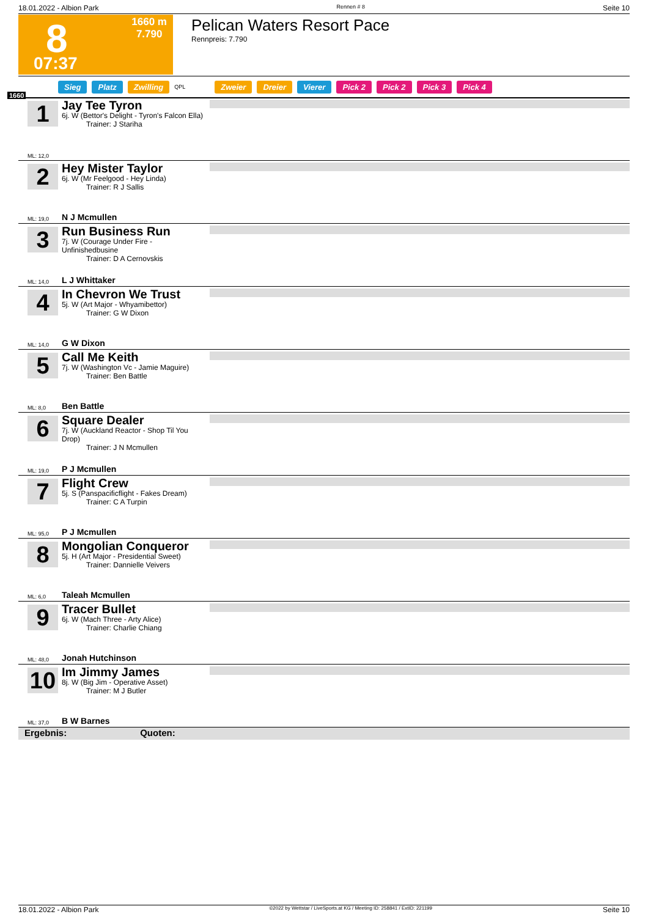18.01.2022 - Albion Park Rennen # 8 Seite 10
8
1660 m
7.790
07:37
Pelican Waters Resort Pace
Rennpreis: 7.790
Sieg Platz Zwilling QPL Zweier Dreier Vierer Pick 2 Pick 2 Pick 3 Pick 4
1660
1
Jay Tee Tyron
6j. W (Bettor's Delight - Tyron's Falcon Ella)
Trainer: J Stariha
ML: 12,0
2
Hey Mister Taylor
6j. W (Mr Feelgood - Hey Linda)
Trainer: R J Sallis
ML: 19,0 N J Mcmullen
3
Run Business Run
7j. W (Courage Under Fire - Unfinishedbusine
Trainer: D A Cernovskis
ML: 14,0 L J Whittaker
4
In Chevron We Trust
5j. W (Art Major - Whyamibettor)
Trainer: G W Dixon
ML: 14,0 G W Dixon
5
Call Me Keith
7j. W (Washington Vc - Jamie Maguire)
Trainer: Ben Battle
ML: 8,0 Ben Battle
6
Square Dealer
7j. W (Auckland Reactor - Shop Til You Drop)
Trainer: J N Mcmullen
ML: 19,0 P J Mcmullen
7
Flight Crew
5j. S (Panspacificflight - Fakes Dream)
Trainer: C A Turpin
ML: 95,0 P J Mcmullen
8
Mongolian Conqueror
5j. H (Art Major - Presidential Sweet)
Trainer: Dannielle Veivers
ML: 6,0 Taleah Mcmullen
9
Tracer Bullet
6j. W (Mach Three - Arty Alice)
Trainer: Charlie Chiang
ML: 48,0 Jonah Hutchinson
10
Im Jimmy James
8j. W (Big Jim - Operative Asset)
Trainer: M J Butler
ML: 37,0 B W Barnes
Ergebnis: Quoten:
18.01.2022 - Albion Park ©2022 by Wettstar / LiveSports.at KG / Meeting ID: 258841 / ExtID: 221199 Seite 10